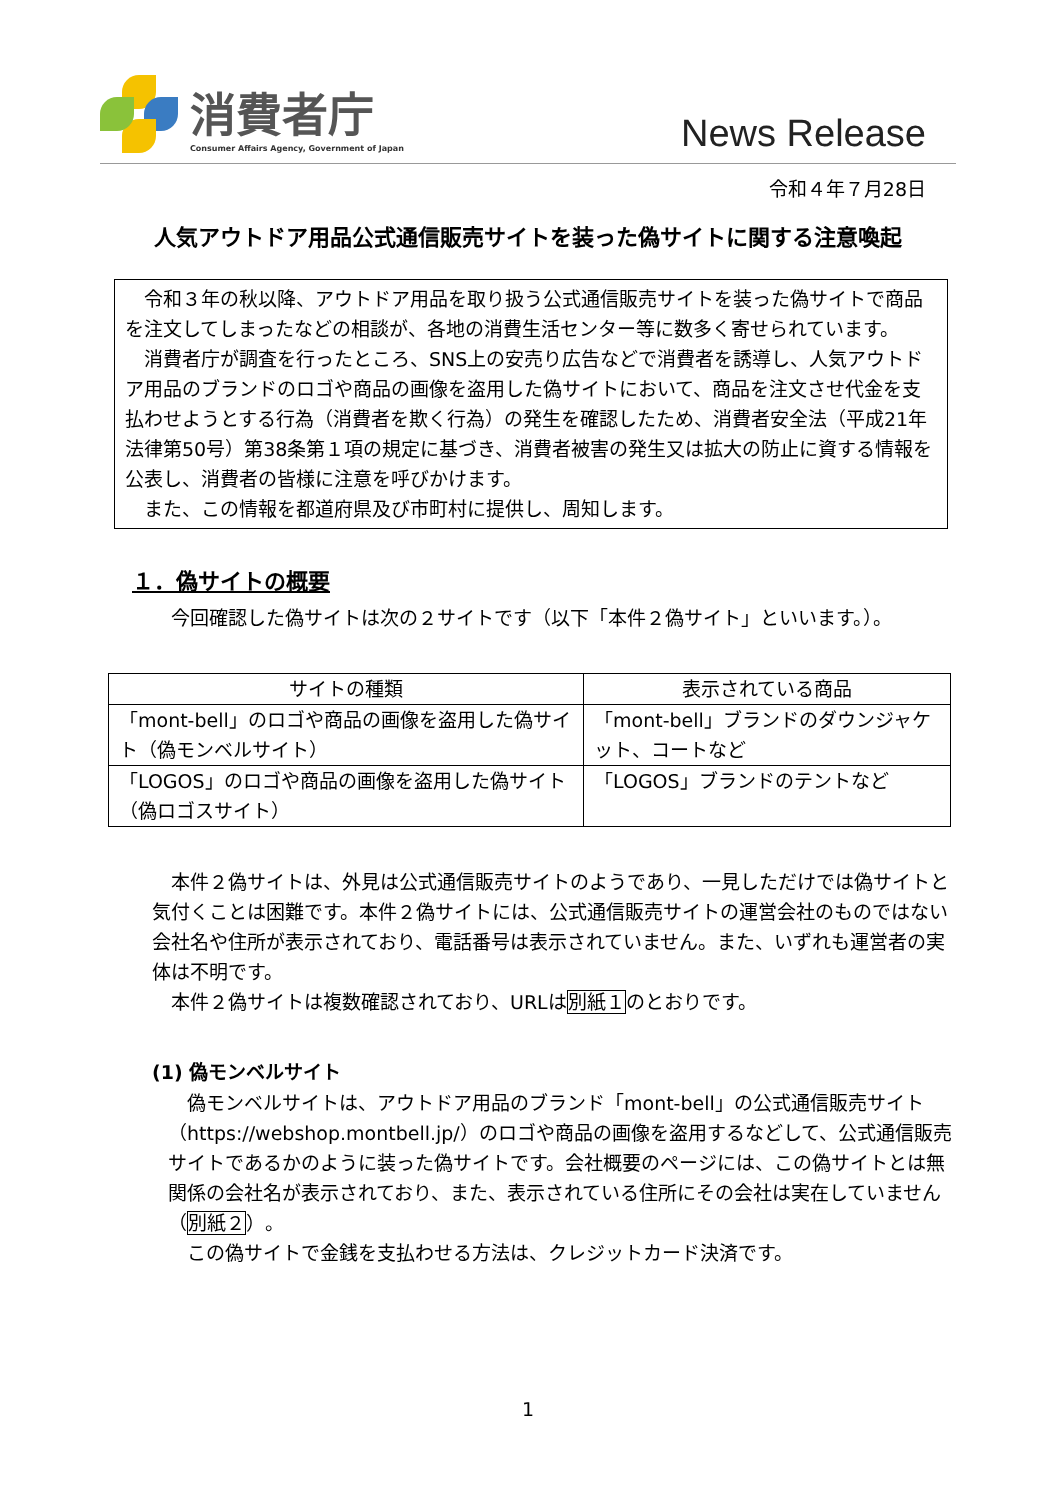消費者庁
Consumer Affairs Agency, Government of Japan
News Release
令和４年７月28日
人気アウトドア用品公式通信販売サイトを装った偽サイトに関する注意喚起
令和３年の秋以降、アウトドア用品を取り扱う公式通信販売サイトを装った偽サイトで商品を注文してしまったなどの相談が、各地の消費生活センター等に数多く寄せられています。
消費者庁が調査を行ったところ、SNS上の安売り広告などで消費者を誘導し、人気アウトドア用品のブランドのロゴや商品の画像を盗用した偽サイトにおいて、商品を注文させ代金を支払わせようとする行為（消費者を欺く行為）の発生を確認したため、消費者安全法（平成21年法律第50号）第38条第１項の規定に基づき、消費者被害の発生又は拡大の防止に資する情報を公表し、消費者の皆様に注意を呼びかけます。
また、この情報を都道府県及び市町村に提供し、周知します。
１．偽サイトの概要
今回確認した偽サイトは次の２サイトです（以下「本件２偽サイト」といいます。）。
| サイトの種類 | 表示されている商品 |
| --- | --- |
| 「mont-bell」のロゴや商品の画像を盗用した偽サイト（偽モンベルサイト） | 「mont-bell」ブランドのダウンジャケット、コートなど |
| 「LOGOS」のロゴや商品の画像を盗用した偽サイト（偽ロゴスサイト） | 「LOGOS」ブランドのテントなど |
本件２偽サイトは、外見は公式通信販売サイトのようであり、一見しただけでは偽サイトと気付くことは困難です。本件２偽サイトには、公式通信販売サイトの運営会社のものではない会社名や住所が表示されており、電話番号は表示されていません。また、いずれも運営者の実体は不明です。
本件２偽サイトは複数確認されており、URLは別紙１のとおりです。
(1) 偽モンベルサイト
偽モンベルサイトは、アウトドア用品のブランド「mont-bell」の公式通信販売サイト（https://webshop.montbell.jp/）のロゴや商品の画像を盗用するなどして、公式通信販売サイトであるかのように装った偽サイトです。会社概要のページには、この偽サイトとは無関係の会社名が表示されており、また、表示されている住所にその会社は実在していません（別紙２）。
この偽サイトで金銭を支払わせる方法は、クレジットカード決済です。
1